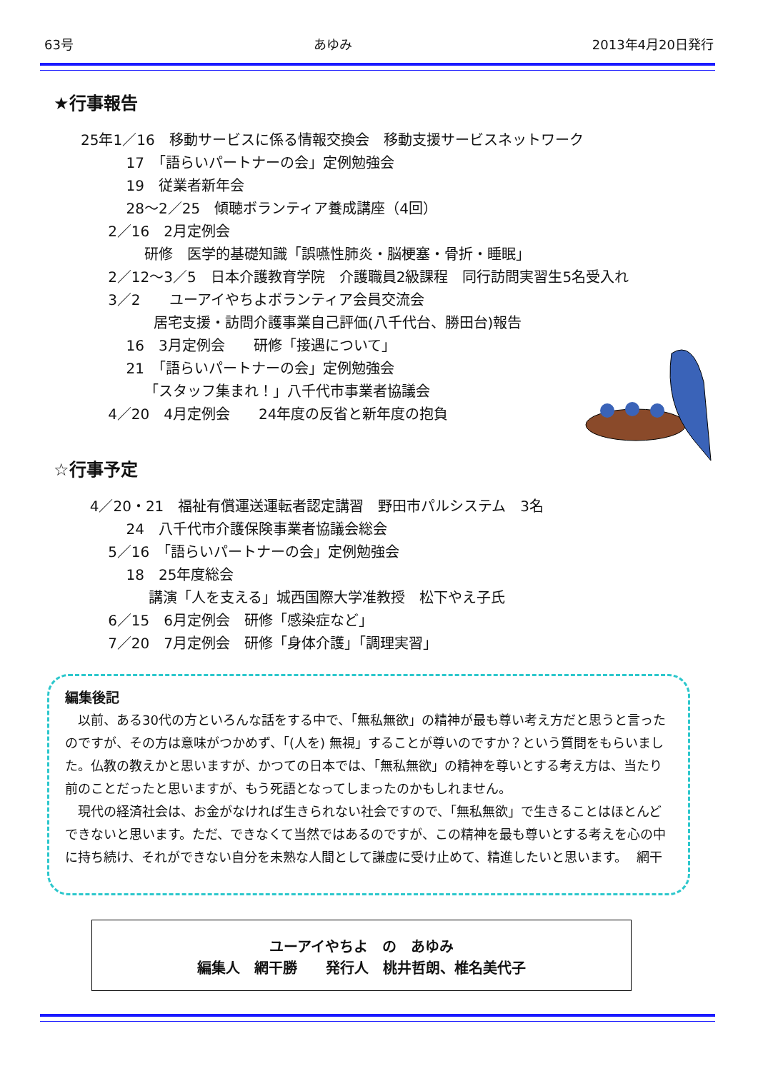63号 あゆみ 2013年4月20日発行
★行事報告
25年1／16　移動サービスに係る情報交換会　移動支援サービスネットワーク
17　「語らいパートナーの会」定例勉強会
19　従業者新年会
28～2／25　傾聴ボランティア養成講座（4回）
2／16　2月定例会
研修　医学的基礎知識「誤嚥性肺炎・脳梗塞・骨折・睡眠」
2／12～3／5　日本介護教育学院　介護職員2級課程　同行訪問実習生5名受入れ
3／2　　ユーアイやちよボランティア会員交流会
居宅支援・訪問介護事業自己評価(八千代台、勝田台)報告
16　3月定例会　　研修「接遇について」
21　「語らいパートナーの会」定例勉強会
「スタッフ集まれ！」八千代市事業者協議会
4／20　4月定例会　　24年度の反省と新年度の抱負
☆行事予定
4／20・21　福祉有償運送運転者認定講習　野田市パルシステム　3名
24　八千代市介護保険事業者協議会総会
5／16　「語らいパートナーの会」定例勉強会
18　25年度総会
講演「人を支える」城西国際大学准教授　松下やえ子氏
6／15　6月定例会　研修「感染症など」
7／20　7月定例会　研修「身体介護」「調理実習」
編集後記
　以前、ある30代の方といろんな話をする中で、「無私無欲」の精神が最も尊い考え方だと思うと言ったのですが、その方は意味がつかめず、「(人を) 無視」することが尊いのですか？という質問をもらいました。仏教の教えかと思いますが、かつての日本では、「無私無欲」の精神を尊いとする考え方は、当たり前のことだったと思いますが、もう死語となってしまったのかもしれません。
　現代の経済社会は、お金がなければ生きられない社会ですので、「無私無欲」で生きることはほとんどできないと思います。ただ、できなくて当然ではあるのですが、この精神を最も尊いとする考えを心の中に持ち続け、それができない自分を未熟な人間として謙虚に受け止めて、精進したいと思います。 網干
ユーアイやちよ　の　あゆみ
編集人　網干勝　　発行人　桃井哲朗、椎名美代子